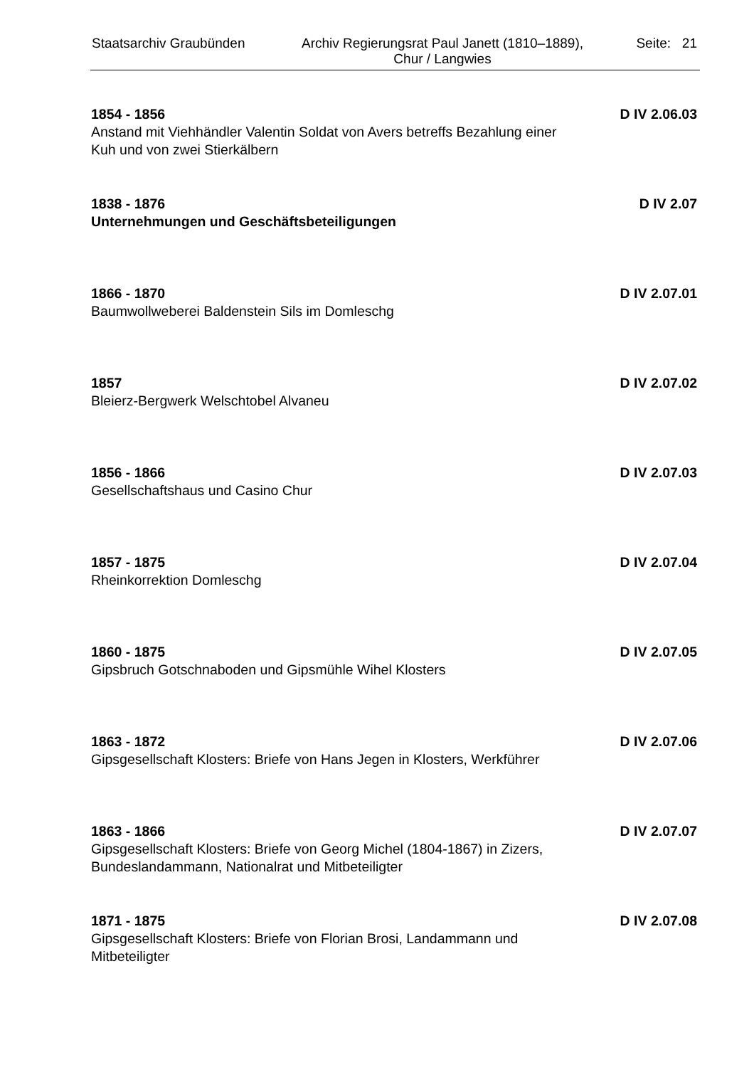Staatsarchiv Graubünden
Archiv Regierungsrat Paul Janett (1810–1889),
Chur / Langwies
Seite: 21
1854 - 1856
Anstand mit Viehhändler Valentin Soldat von Avers betreffs Bezahlung einer Kuh und von zwei Stierkälbern
D IV 2.06.03
1838 - 1876
Unternehmungen und Geschäftsbeteiligungen
D IV 2.07
1866 - 1870
Baumwollweberei Baldenstein Sils im Domleschg
D IV 2.07.01
1857
Bleierz-Bergwerk Welschtobel Alvaneu
D IV 2.07.02
1856 - 1866
Gesellschaftshaus und Casino Chur
D IV 2.07.03
1857 - 1875
Rheinkorrektion Domleschg
D IV 2.07.04
1860 - 1875
Gipsbruch Gotschnaboden und Gipsmühle Wihel Klosters
D IV 2.07.05
1863 - 1872
Gipsgesellschaft Klosters: Briefe von Hans Jegen in Klosters, Werkführer
D IV 2.07.06
1863 - 1866
Gipsgesellschaft Klosters: Briefe von Georg Michel (1804-1867) in Zizers, Bundeslandammann, Nationalrat und Mitbeteiligter
D IV 2.07.07
1871 - 1875
Gipsgesellschaft Klosters: Briefe von Florian Brosi, Landammann und Mitbeteiligter
D IV 2.07.08